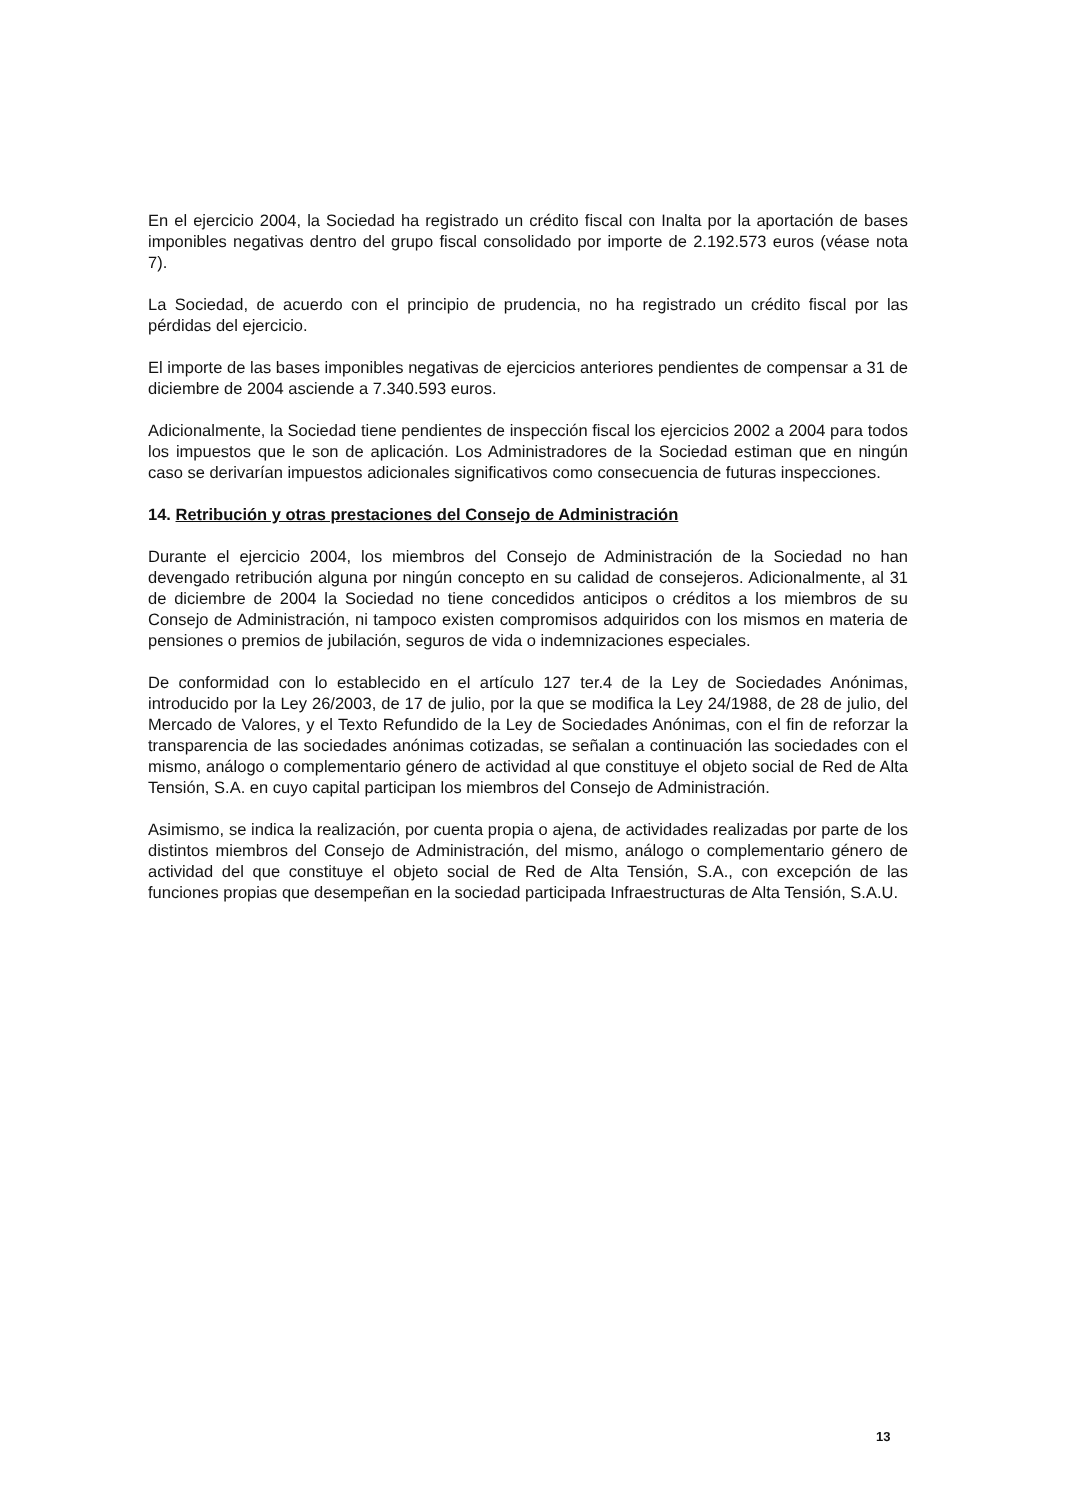En el ejercicio 2004, la Sociedad ha registrado un crédito fiscal con Inalta por la aportación de bases imponibles negativas dentro del grupo fiscal consolidado por importe de 2.192.573 euros (véase nota 7).
La Sociedad, de acuerdo con el principio de prudencia, no ha registrado un crédito fiscal por las pérdidas del ejercicio.
El importe de las bases imponibles negativas de ejercicios anteriores pendientes de compensar a 31 de diciembre de 2004 asciende a 7.340.593 euros.
Adicionalmente, la Sociedad tiene pendientes de inspección fiscal los ejercicios 2002 a 2004 para todos los impuestos que le son de aplicación. Los Administradores de la Sociedad estiman que en ningún caso se derivarían impuestos adicionales significativos como consecuencia de futuras inspecciones.
14. Retribución y otras prestaciones del Consejo de Administración
Durante el ejercicio 2004, los miembros del Consejo de Administración de la Sociedad no han devengado retribución alguna por ningún concepto en su calidad de consejeros. Adicionalmente, al 31 de diciembre de 2004 la Sociedad no tiene concedidos anticipos o créditos a los miembros de su Consejo de Administración, ni tampoco existen compromisos adquiridos con los mismos en materia de pensiones o premios de jubilación, seguros de vida o indemnizaciones especiales.
De conformidad con lo establecido en el artículo 127 ter.4 de la Ley de Sociedades Anónimas, introducido por la Ley 26/2003, de 17 de julio, por la que se modifica la Ley 24/1988, de 28 de julio, del Mercado de Valores, y el Texto Refundido de la Ley de Sociedades Anónimas, con el fin de reforzar la transparencia de las sociedades anónimas cotizadas, se señalan a continuación las sociedades con el mismo, análogo o complementario género de actividad al que constituye el objeto social de Red de Alta Tensión, S.A. en cuyo capital participan los miembros del Consejo de Administración.
Asimismo, se indica la realización, por cuenta propia o ajena, de actividades realizadas por parte de los distintos miembros del Consejo de Administración, del mismo, análogo o complementario género de actividad del que constituye el objeto social de Red de Alta Tensión, S.A., con excepción de las funciones propias que desempeñan en la sociedad participada Infraestructuras de Alta Tensión, S.A.U.
13